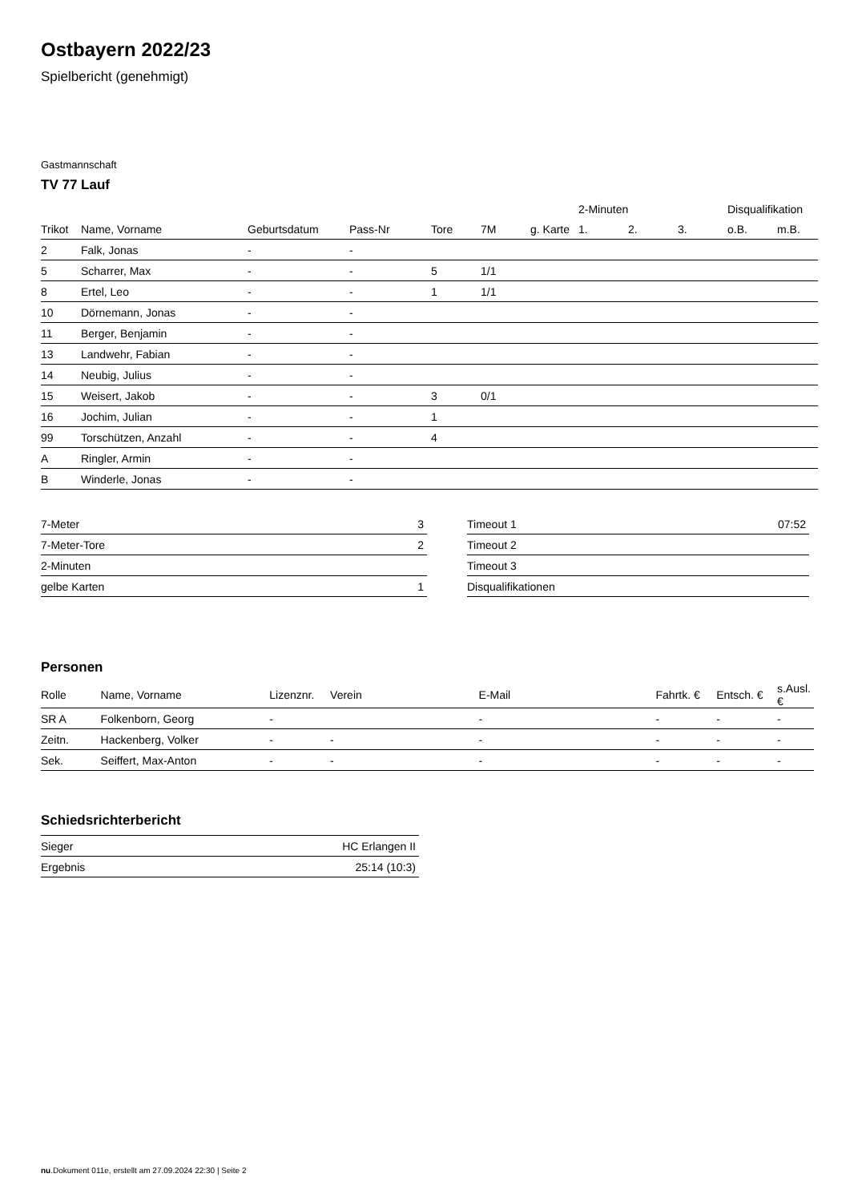Ostbayern 2022/23
Spielbericht (genehmigt)
Gastmannschaft
TV 77 Lauf
| | | | | | | | 2-Minuten | | | Disqualifikation | |
| --- | --- | --- | --- | --- | --- | --- | --- | --- | --- | --- | --- |
| Trikot | Name, Vorname | Geburtsdatum | Pass-Nr | Tore | 7M | g. Karte | 1. | 2. | 3. | o.B. | m.B. |
| 2 | Falk, Jonas | - | - | | | | | | | | |
| 5 | Scharrer, Max | - | - | 5 | 1/1 | | | | | | |
| 8 | Ertel, Leo | - | - | 1 | 1/1 | | | | | | |
| 10 | Dörnemann, Jonas | - | - | | | | | | | | |
| 11 | Berger, Benjamin | - | - | | | | | | | | |
| 13 | Landwehr, Fabian | - | - | | | | | | | | |
| 14 | Neubig, Julius | - | - | | | | | | | | |
| 15 | Weisert, Jakob | - | - | 3 | 0/1 | | | | | | |
| 16 | Jochim, Julian | - | - | 1 | | | | | | | |
| 99 | Torschützen, Anzahl | - | - | 4 | | | | | | | |
| A | Ringler, Armin | - | - | | | | | | | | |
| B | Winderle, Jonas | - | - | | | | | | | | |
| 7-Meter | 3 |
| 7-Meter-Tore | 2 |
| 2-Minuten | |
| gelbe Karten | 1 |
| Timeout 1 | 07:52 |
| Timeout 2 | |
| Timeout 3 | |
| Disqualifikationen | |
Personen
| Rolle | Name, Vorname | Lizenznr. | Verein | E-Mail | Fahrtk. € | Entsch. € | s.Ausl. € |
| --- | --- | --- | --- | --- | --- | --- | --- |
| SR A | Folkenborn, Georg | - | | - | - | - | - |
| Zeitn. | Hackenberg, Volker | - | - | - | - | - | - |
| Sek. | Seiffert, Max-Anton | - | - | - | - | - | - |
Schiedsrichterbericht
| Sieger | HC Erlangen II |
| Ergebnis | 25:14 (10:3) |
nu.Dokument 011e, erstellt am 27.09.2024 22:30 | Seite 2